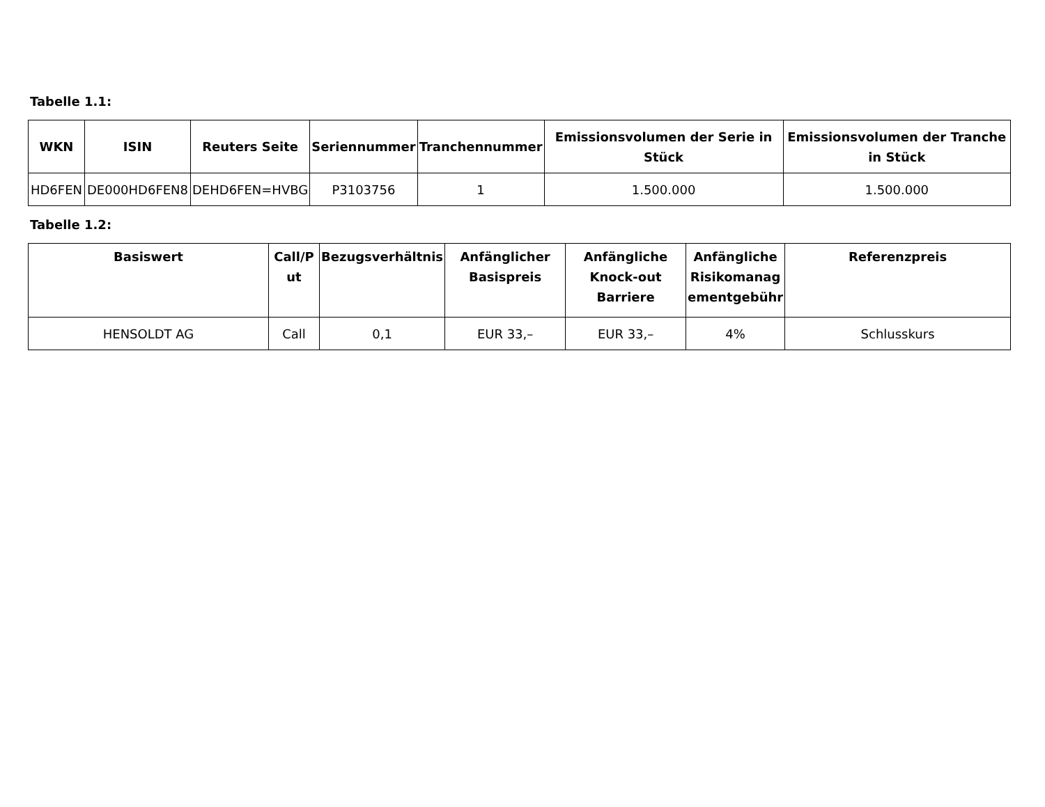Tabelle 1.1:
| WKN | ISIN | Reuters Seite | Seriennummer | Tranchennummer | Emissionsvolumen der Serie in Stück | Emissionsvolumen der Tranche in Stück |
| --- | --- | --- | --- | --- | --- | --- |
| HD6FEN | DE000HD6FEN8 | DEHD6FEN=HVBG | P3103756 | 1 | 1.500.000 | 1.500.000 |
Tabelle 1.2:
| Basiswert | Call/P ut | Bezugsverhältnis | Anfänglicher Basispreis | Anfängliche Knock-out Barriere | Anfängliche Risikomanag ementgebühr | Referenzpreis |
| --- | --- | --- | --- | --- | --- | --- |
| HENSOLDT AG | Call | 0,1 | EUR 33,– | EUR 33,– | 4% | Schlusskurs |